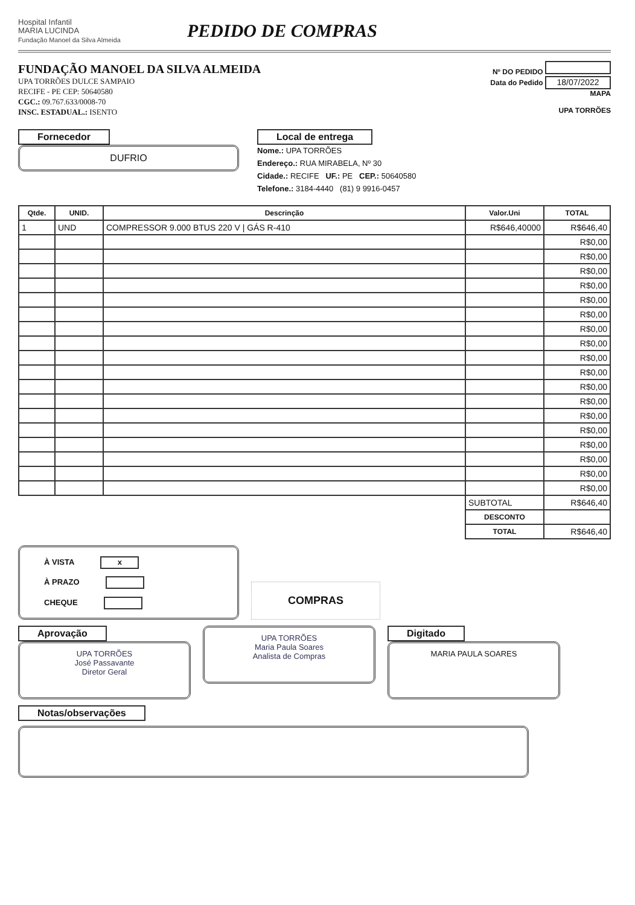Hospital Infantil
MARIA LUCINDA
Fundação Manoel da Silva Almeida
PEDIDO DE COMPRAS
FUNDAÇÃO MANOEL DA SILVA ALMEIDA
UPA TORRÕES DULCE SAMPAIO
RECIFE - PE CEP: 50640580
CGC.: 09.767.633/0008-70
INSC. ESTADUAL.: ISENTO
Nº DO PEDIDO
Data do Pedido 18/07/2022
MAPA
UPA TORRÕES
Fornecedor
DUFRIO
Local de entrega
Nome.: UPA TORRÕES
Endereço.: RUA MIRABELA, Nº 30
Cidade.: RECIFE UF.: PE CEP.: 50640580
Telefone.: 3184-4440 (81) 9 9916-0457
| Qtde. | UNID. | Descrinção | Valor.Uni | TOTAL |
| --- | --- | --- | --- | --- |
| 1 | UND | COMPRESSOR 9.000 BTUS 220 V / GÁS R-410 | R$646,40000 | R$646,40 |
| | | | | R$0,00 |
| | | | | R$0,00 |
| | | | | R$0,00 |
| | | | | R$0,00 |
| | | | | R$0,00 |
| | | | | R$0,00 |
| | | | | R$0,00 |
| | | | | R$0,00 |
| | | | | R$0,00 |
| | | | | R$0,00 |
| | | | | R$0,00 |
| | | | | R$0,00 |
| | | | | R$0,00 |
| | | | | R$0,00 |
| | | | | R$0,00 |
| | | | | R$0,00 |
| | | | | R$0,00 |
| | | | | R$0,00 |
| | | | SUBTOTAL | R$646,40 |
| | | | DESCONTO | |
| | | | TOTAL | R$646,40 |
À VISTA x
À PRAZO
CHEQUE
COMPRAS
Aprovação
UPA TORRÕES
José Passavante
Diretor Geral
UPA TORRÕES
Maria Paula Soares
Analista de Compras
Digitado
MARIA PAULA SOARES
Notas/observações